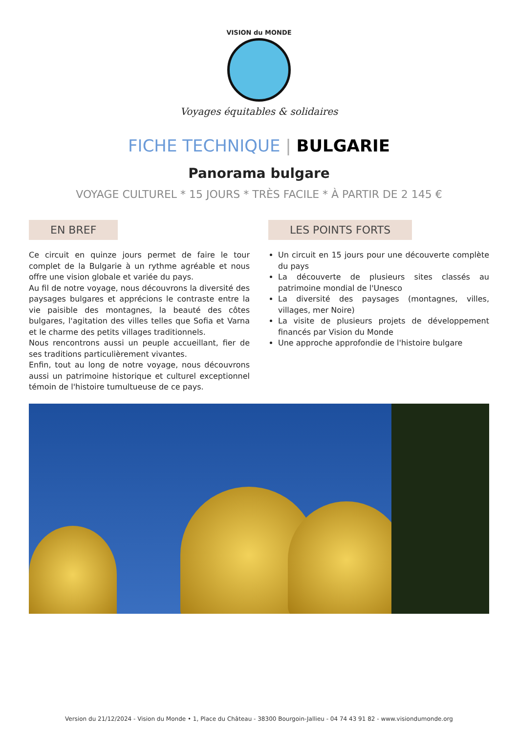VISION du MONDE
Voyages équitables & solidaires
FICHE TECHNIQUE | BULGARIE
Panorama bulgare
VOYAGE CULTUREL * 15 JOURS * TRÈS FACILE * À PARTIR DE 2 145 €
EN BREF
Ce circuit en quinze jours permet de faire le tour complet de la Bulgarie à un rythme agréable et nous offre une vision globale et variée du pays.
Au fil de notre voyage, nous découvrons la diversité des paysages bulgares et apprécions le contraste entre la vie paisible des montagnes, la beauté des côtes bulgares, l'agitation des villes telles que Sofia et Varna et le charme des petits villages traditionnels.
Nous rencontrons aussi un peuple accueillant, fier de ses traditions particulièrement vivantes.
Enfin, tout au long de notre voyage, nous découvrons aussi un patrimoine historique et culturel exceptionnel témoin de l'histoire tumultueuse de ce pays.
LES POINTS FORTS
Un circuit en 15 jours pour une découverte complète du pays
La découverte de plusieurs sites classés au patrimoine mondial de l'Unesco
La diversité des paysages (montagnes, villes, villages, mer Noire)
La visite de plusieurs projets de développement financés par Vision du Monde
Une approche approfondie de l'histoire bulgare
Version du 21/12/2024 - Vision du Monde • 1, Place du Château - 38300 Bourgoin-Jallieu - 04 74 43 91 82 - www.visiondumonde.org